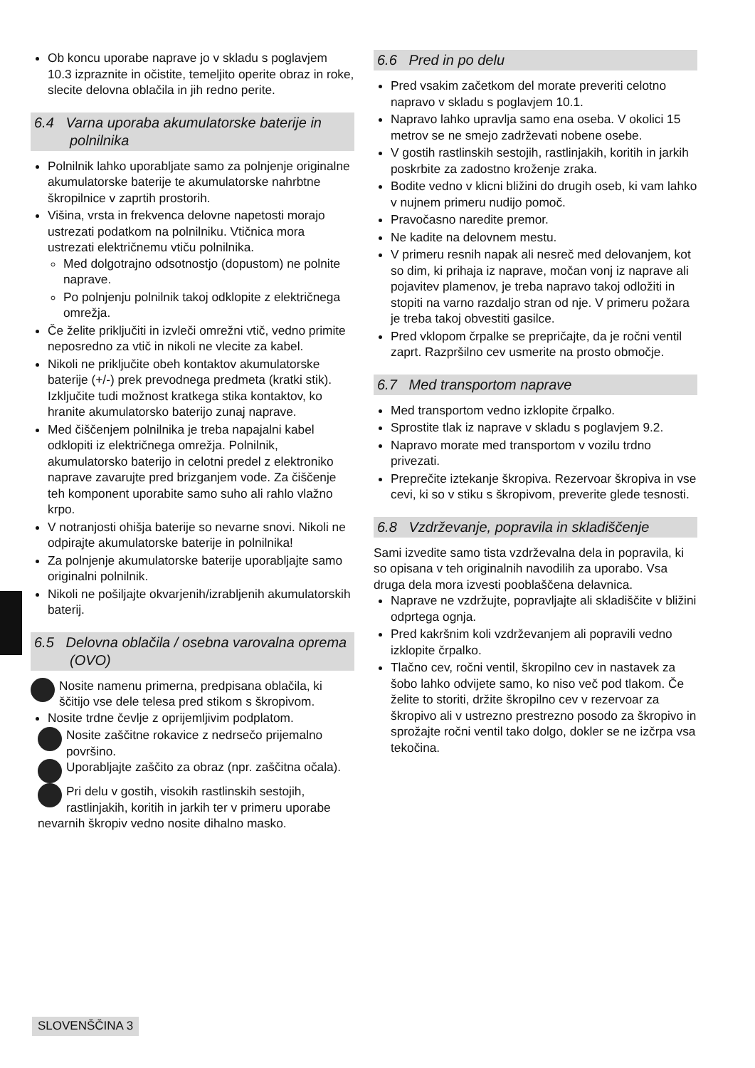Ob koncu uporabe naprave jo v skladu s poglavjem 10.3 izpraznite in očistite, temeljito operite obraz in roke, slecite delovna oblačila in jih redno perite.
6.4 Varna uporaba akumulatorske baterije in polnilnika
Polnilnik lahko uporabljate samo za polnjenje originalne akumulatorske baterije te akumulatorske nahrbtne škropilnice v zaprtih prostorih.
Višina, vrsta in frekvenca delovne napetosti morajo ustrezati podatkom na polnilniku. Vtičnica mora ustrezati električnemu vtiču polnilnika.
Med dolgotrajno odsotnostjo (dopustom) ne polnite naprave.
Po polnjenju polnilnik takoj odklopite z električnega omrežja.
Če želite priključiti in izvleči omrežni vtič, vedno primite neposredno za vtič in nikoli ne vlecite za kabel.
Nikoli ne priključite obeh kontaktov akumulatorske baterije (+/-) prek prevodnega predmeta (kratki stik). Izključite tudi možnost kratkega stika kontaktov, ko hranite akumulatorsko baterijo zunaj naprave.
Med čiščenjem polnilnika je treba napajalni kabel odklopiti iz električnega omrežja. Polnilnik, akumulatorsko baterijo in celotni predel z elektroniko naprave zavarujte pred brizganjem vode. Za čiščenje teh komponent uporabite samo suho ali rahlo vlažno krpo.
V notranjosti ohišja baterije so nevarne snovi. Nikoli ne odpirajte akumulatorske baterije in polnilnika!
Za polnjenje akumulatorske baterije uporabljajte samo originalni polnilnik.
Nikoli ne pošiljajte okvarjenih/izrabljenih akumulatorskih baterij.
6.5 Delovna oblačila / osebna varovalna oprema (OVO)
Nosite namenu primerna, predpisana oblačila, ki ščitijo vse dele telesa pred stikom s škropivom.
Nosite trdne čevlje z oprijemljivim podplatom.
Nosite zaščitne rokavice z nedrsečo prijemalno površino.
Uporabljajte zaščito za obraz (npr. zaščitna očala).
Pri delu v gostih, visokih rastlinskih sestojih, rastlinjakih, koritih in jarkih ter v primeru uporabe nevarnih škropiv vedno nosite dihalno masko.
6.6 Pred in po delu
Pred vsakim začetkom del morate preveriti celotno napravo v skladu s poglavjem 10.1.
Napravo lahko upravlja samo ena oseba. V okolici 15 metrov se ne smejo zadrževati nobene osebe.
V gostih rastlinskih sestojih, rastlinjakih, koritih in jarkih poskrbite za zadostno kroženje zraka.
Bodite vedno v klicni bližini do drugih oseb, ki vam lahko v nujnem primeru nudijo pomoč.
Pravočasno naredite premor.
Ne kadite na delovnem mestu.
V primeru resnih napak ali nesreč med delovanjem, kot so dim, ki prihaja iz naprave, močan vonj iz naprave ali pojavitev plamenov, je treba napravo takoj odložiti in stopiti na varno razdaljo stran od nje. V primeru požara je treba takoj obvestiti gasilce.
Pred vklopom črpalke se prepričajte, da je ročni ventil zaprt. Razpršilno cev usmerite na prosto območje.
6.7 Med transportom naprave
Med transportom vedno izklopite črpalko.
Sprostite tlak iz naprave v skladu s poglavjem 9.2.
Napravo morate med transportom v vozilu trdno privezati.
Preprečite iztekanje škropiva. Rezervoar škropiva in vse cevi, ki so v stiku s škropivom, preverite glede tesnosti.
6.8 Vzdrževanje, popravila in skladiščenje
Sami izvedite samo tista vzdrževalna dela in popravila, ki so opisana v teh originalnih navodilih za uporabo. Vsa druga dela mora izvesti pooblaščena delavnica.
Naprave ne vzdržujte, popravljajte ali skladiščite v bližini odprtega ognja.
Pred kakršnim koli vzdrževanjem ali popravili vedno izklopite črpalko.
Tlačno cev, ročni ventil, škropilno cev in nastavek za šobo lahko odvijete samo, ko niso več pod tlakom. Če želite to storiti, držite škropilno cev v rezervoar za škropivo ali v ustrezno prestrezno posodo za škropivo in sprožajte ročni ventil tako dolgo, dokler se ne izčrpa vsa tekočina.
SLOVENŠČINA 3